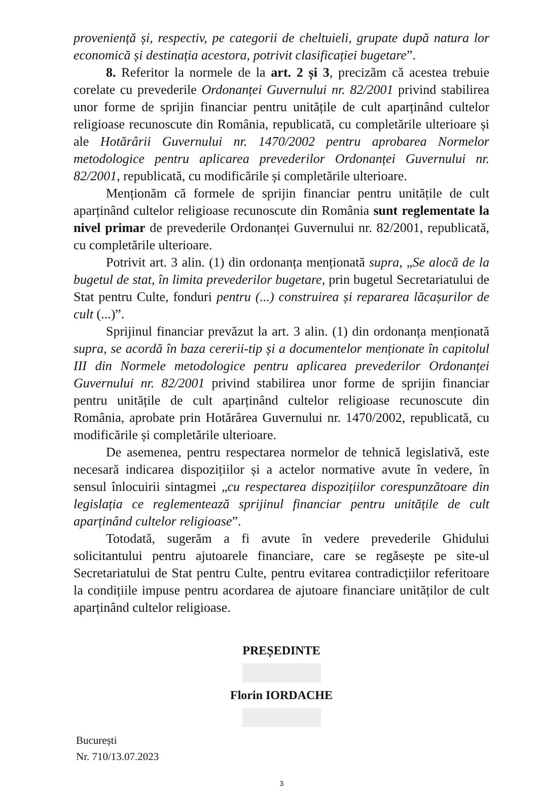proveniență și, respectiv, pe categorii de cheltuieli, grupate după natura lor economică și destinația acestora, potrivit clasificației bugetare”.
8. Referitor la normele de la art. 2 și 3, precizăm că acestea trebuie corelate cu prevederile Ordonanței Guvernului nr. 82/2001 privind stabilirea unor forme de sprijin financiar pentru unitățile de cult aparținând cultelor religioase recunoscute din România, republicată, cu completările ulterioare și ale Hotărârii Guvernului nr. 1470/2002 pentru aprobarea Normelor metodologice pentru aplicarea prevederilor Ordonanței Guvernului nr. 82/2001, republicată, cu modificările și completările ulterioare.
Menționăm că formele de sprijin financiar pentru unitățile de cult aparținând cultelor religioase recunoscute din România sunt reglementate la nivel primar de prevederile Ordonanței Guvernului nr. 82/2001, republicată, cu completările ulterioare.
Potrivit art. 3 alin. (1) din ordonanța menționată supra, „Se alocă de la bugetul de stat, în limita prevederilor bugetare, prin bugetul Secretariatului de Stat pentru Culte, fonduri pentru (...) construirea și repararea lăcașurilor de cult (...)”.
Sprijinul financiar prevăzut la art. 3 alin. (1) din ordonanța menționată supra, se acordă în baza cererii-tip și a documentelor menționate în capitolul III din Normele metodologice pentru aplicarea prevederilor Ordonanței Guvernului nr. 82/2001 privind stabilirea unor forme de sprijin financiar pentru unitățile de cult aparținând cultelor religioase recunoscute din România, aprobate prin Hotărârea Guvernului nr. 1470/2002, republicată, cu modificările și completările ulterioare.
De asemenea, pentru respectarea normelor de tehnică legislativă, este necesară indicarea dispozițiilor și a actelor normative avute în vedere, în sensul înlocuirii sintagmei „cu respectarea dispozițiilor corespunzătoare din legislația ce reglementează sprijinul financiar pentru unitățile de cult aparținând cultelor religioase”.
Totodată, sugerăm a fi avute în vedere prevederile Ghidului solicitantului pentru ajutoarele financiare, care se regăsește pe site-ul Secretariatului de Stat pentru Culte, pentru evitarea contradicțiilor referitoare la condițiile impuse pentru acordarea de ajutoare financiare unităților de cult aparținând cultelor religioase.
PREȘEDINTE
Florin IORDACHE
București
Nr. 710/13.07.2023
3